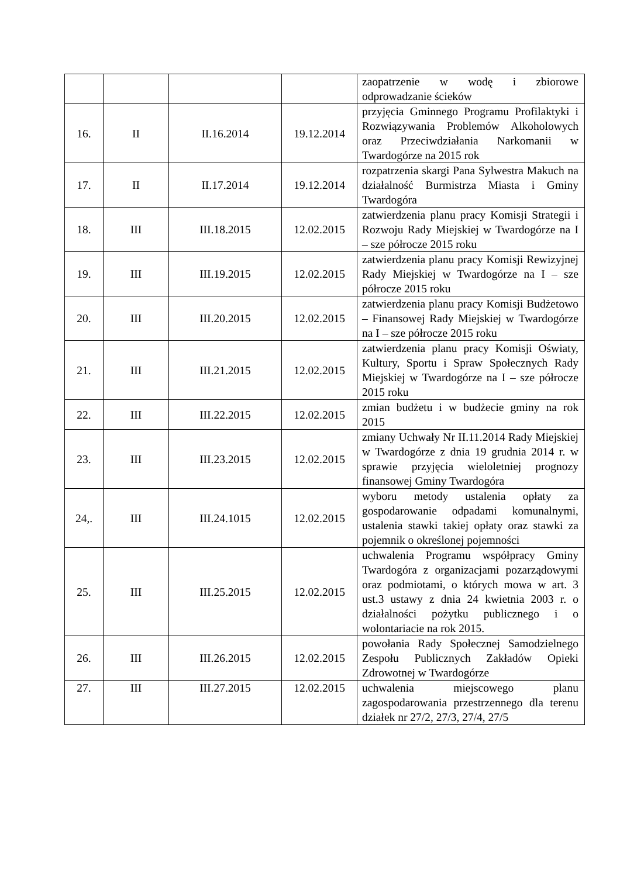| | | | | zaopatrzenie w wodę i zbiorowe odprowadzanie ścieków |
| 16. | II | II.16.2014 | 19.12.2014 | przyjęcia Gminnego Programu Profilaktyki i Rozwiązywania Problemów Alkoholowych oraz Przeciwdziałania Narkomanii w Twardogórze na 2015 rok |
| 17. | II | II.17.2014 | 19.12.2014 | rozpatrzenia skargi Pana Sylwestra Makuch na działalność Burmistrza Miasta i Gminy Twardogóra |
| 18. | III | III.18.2015 | 12.02.2015 | zatwierdzenia planu pracy Komisji Strategii i Rozwoju Rady Miejskiej w Twardogórze na I – sze półrocze 2015 roku |
| 19. | III | III.19.2015 | 12.02.2015 | zatwierdzenia planu pracy Komisji Rewizyjnej Rady Miejskiej w Twardogórze na I – sze półrocze 2015 roku |
| 20. | III | III.20.2015 | 12.02.2015 | zatwierdzenia planu pracy Komisji Budżetowo – Finansowej Rady Miejskiej w Twardogórze na I – sze półrocze 2015 roku |
| 21. | III | III.21.2015 | 12.02.2015 | zatwierdzenia planu pracy Komisji Oświaty, Kultury, Sportu i Spraw Społecznych Rady Miejskiej w Twardogórze na I – sze półrocze 2015 roku |
| 22. | III | III.22.2015 | 12.02.2015 | zmian budżetu i w budżecie gminy na rok 2015 |
| 23. | III | III.23.2015 | 12.02.2015 | zmiany Uchwały Nr II.11.2014 Rady Miejskiej w Twardogórze z dnia 19 grudnia 2014 r. w sprawie przyjęcia wieloletniej prognozy finansowej Gminy Twardogóra |
| 24,. | III | III.24.1015 | 12.02.2015 | wyboru metody ustalenia opłaty za gospodarowanie odpadami komunalnymi, ustalenia stawki takiej opłaty oraz stawki za pojemnik o określonej pojemności |
| 25. | III | III.25.2015 | 12.02.2015 | uchwalenia Programu współpracy Gminy Twardogóra z organizacjami pozarządowymi oraz podmiotami, o których mowa w art. 3 ust.3 ustawy z dnia 24 kwietnia 2003 r. o działalności pożytku publicznego i o wolontariacie na rok 2015. |
| 26. | III | III.26.2015 | 12.02.2015 | powołania Rady Społecznej Samodzielnego Zespołu Publicznych Zakładów Opieki Zdrowotnej w Twardogórze |
| 27. | III | III.27.2015 | 12.02.2015 | uchwalenia miejscowego planu zagospodarowania przestrzennego dla terenu działek nr 27/2, 27/3, 27/4, 27/5 |